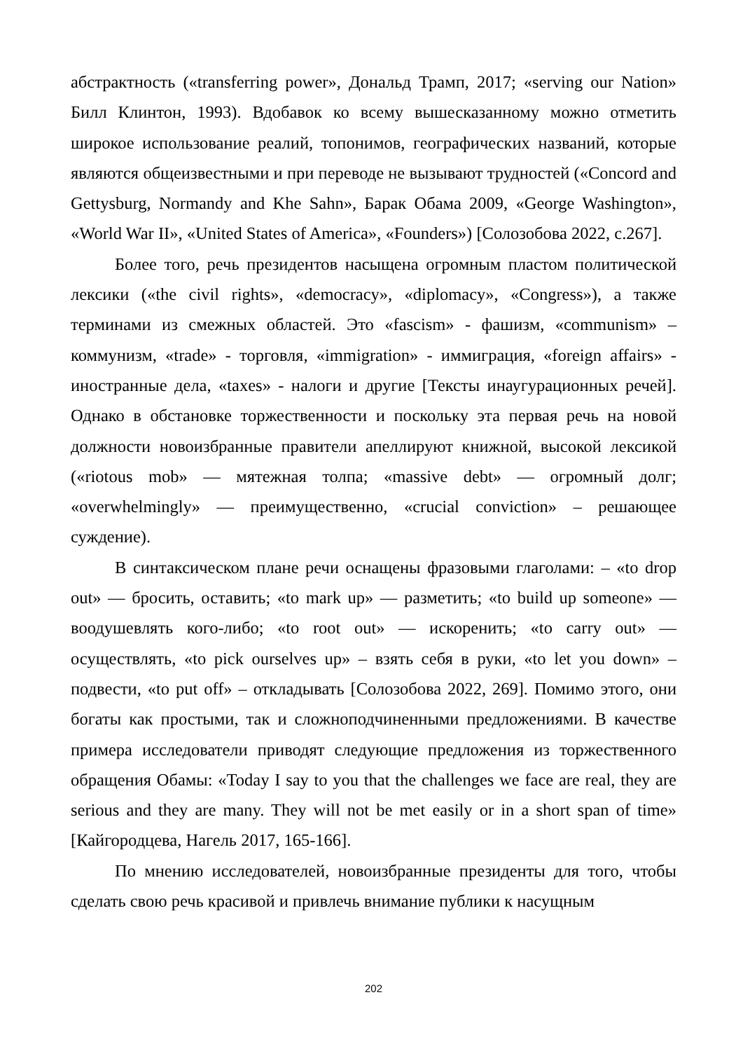абстрактность («transferring power», Дональд Трамп, 2017; «serving our Nation» Билл Клинтон, 1993). Вдобавок ко всему вышесказанному можно отметить широкое использование реалий, топонимов, географических названий, которые являются общеизвестными и при переводе не вызывают трудностей («Concord and Gettysburg, Normandy and Khe Sahn», Барак Обама 2009, «George Washington», «World War II», «United States of America», «Founders») [Солозобова 2022, с.267].
Более того, речь президентов насыщена огромным пластом политической лексики («the civil rights», «democracy», «diplomacy», «Congress»), а также терминами из смежных областей. Это «fascism» - фашизм, «communism» – коммунизм, «trade» - торговля, «immigration» - иммиграция, «foreign affairs» - иностранные дела, «taxes» - налоги и другие [Тексты инаугурационных речей]. Однако в обстановке торжественности и поскольку эта первая речь на новой должности новоизбранные правители апеллируют книжной, высокой лексикой («riotous mob» — мятежная толпа; «massive debt» — огромный долг; «overwhelmingly» — преимущественно, «crucial conviction» – решающее суждение).
В синтаксическом плане речи оснащены фразовыми глаголами: – «to drop out» — бросить, оставить; «to mark up» — разметить; «to build up someone» — воодушевлять кого-либо; «to root out» — искоренить; «to carry out» — осуществлять, «to pick ourselves up» – взять себя в руки, «to let you down» – подвести, «to put off» – откладывать [Солозобова 2022, 269]. Помимо этого, они богаты как простыми, так и сложноподчиненными предложениями. В качестве примера исследователи приводят следующие предложения из торжественного обращения Обамы: «Today I say to you that the challenges we face are real, they are serious and they are many. They will not be met easily or in a short span of time» [Кайгородцева, Нагель 2017, 165-166].
По мнению исследователей, новоизбранные президенты для того, чтобы сделать свою речь красивой и привлечь внимание публики к насущным
202